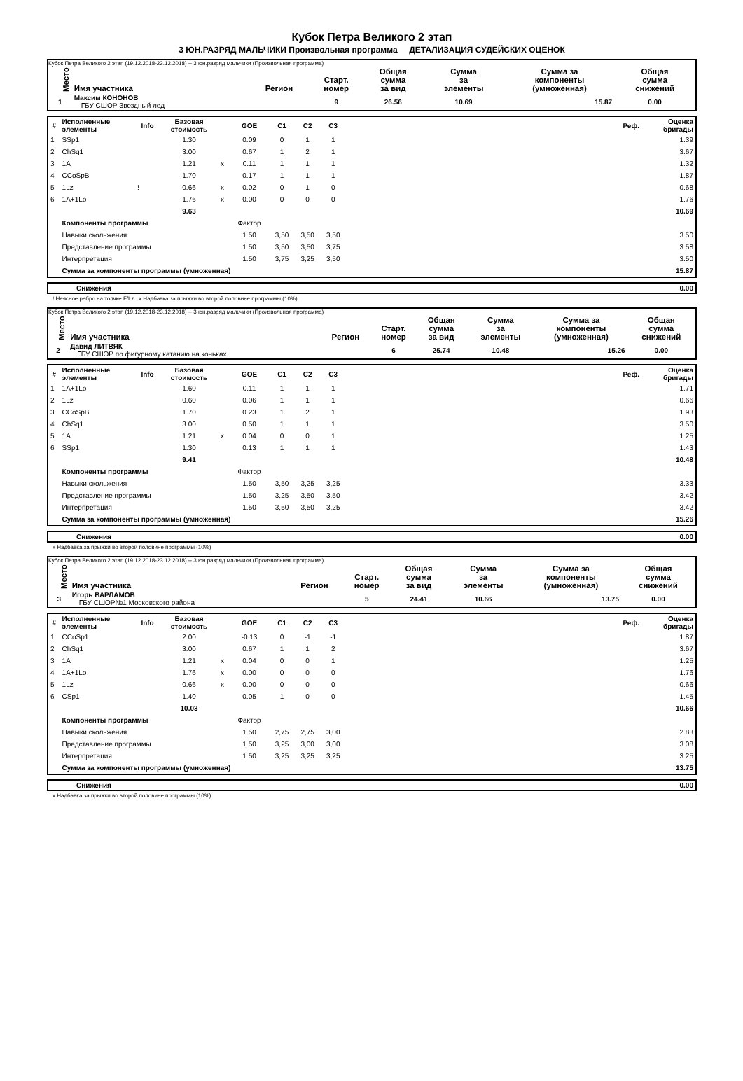Кубок Петра Великого 2 этап
3 ЮН.РАЗРЯД МАЛЬЧИКИ Произвольная программа ДЕТАЛИЗАЦИЯ СУДЕЙСКИХ ОЦЕНОК
Кубок Петра Великого 2 этап (19.12.2018-23.12.2018) -- 3 юн.разряд мальчики (Произвольная программа)
| Место | Имя участника | Регион | Старт. номер | Общая сумма за вид | Сумма за элементы | Сумма за компоненты (умноженная) | Общая сумма снижений |
| --- | --- | --- | --- | --- | --- | --- | --- |
| 1 | Максим КОНОНОВ ГБУ СШОР Звездный лед | | 9 | 26.56 | 10.69 | 15.87 | 0.00 |
| # | Исполненные элементы | Info | Базовая стоимость | | GOE | C1 | C2 | C3 | | Реф. | Оценка бригады |
| --- | --- | --- | --- | --- | --- | --- | --- | --- | --- | --- | --- |
| 1 | SSp1 | | 1.30 | | 0.09 | 0 | 1 | 1 | | | 1.39 |
| 2 | ChSq1 | | 3.00 | | 0.67 | 1 | 2 | 1 | | | 3.67 |
| 3 | 1A | | 1.21 | x | 0.11 | 1 | 1 | 1 | | | 1.32 |
| 4 | CCoSpB | | 1.70 | | 0.17 | 1 | 1 | 1 | | | 1.87 |
| 5 | 1Lz | ! | 0.66 | x | 0.02 | 0 | 1 | 0 | | | 0.68 |
| 6 | 1A+1Lo | | 1.76 | x | 0.00 | 0 | 0 | 0 | | | 1.76 |
| | | | 9.63 | | | | | | | | 10.69 |
| | Компоненты программы | | | | Фактор | | | | | | |
| | Навыки скольжения | | | | 1.50 | 3,50 | 3,50 | 3,50 | | | 3.50 |
| | Представление программы | | | | 1.50 | 3,50 | 3,50 | 3,75 | | | 3.58 |
| | Интерпретация | | | | 1.50 | 3,75 | 3,25 | 3,50 | | | 3.50 |
| | Сумма за компоненты программы (умноженная) | | | | | | | | | | 15.87 |
| Снижения | 0.00 |
! Неясное ребро на толчке F/Lz x Надбавка за прыжки во второй половине программы (10%)
Кубок Петра Великого 2 этап (19.12.2018-23.12.2018) -- 3 юн.разряд мальчики (Произвольная программа)
| Место | Имя участника | Регион | Старт. номер | Общая сумма за вид | Сумма за элементы | Сумма за компоненты (умноженная) | Общая сумма снижений |
| --- | --- | --- | --- | --- | --- | --- | --- |
| 2 | Давид ЛИТВЯК ГБУ СШОР по фигурному катанию на коньках | | 6 | 25.74 | 10.48 | 15.26 | 0.00 |
| # | Исполненные элементы | Info | Базовая стоимость | | GOE | C1 | C2 | C3 | | Реф. | Оценка бригады |
| --- | --- | --- | --- | --- | --- | --- | --- | --- | --- | --- | --- |
| 1 | 1A+1Lo | | 1.60 | | 0.11 | 1 | 1 | 1 | | | 1.71 |
| 2 | 1Lz | | 0.60 | | 0.06 | 1 | 1 | 1 | | | 0.66 |
| 3 | CCoSpB | | 1.70 | | 0.23 | 1 | 2 | 1 | | | 1.93 |
| 4 | ChSq1 | | 3.00 | | 0.50 | 1 | 1 | 1 | | | 3.50 |
| 5 | 1A | | 1.21 | x | 0.04 | 0 | 0 | 1 | | | 1.25 |
| 6 | SSp1 | | 1.30 | | 0.13 | 1 | 1 | 1 | | | 1.43 |
| | | | 9.41 | | | | | | | | 10.48 |
| | Компоненты программы | | | | Фактор | | | | | | |
| | Навыки скольжения | | | | 1.50 | 3,50 | 3,25 | 3,25 | | | 3.33 |
| | Представление программы | | | | 1.50 | 3,25 | 3,50 | 3,50 | | | 3.42 |
| | Интерпретация | | | | 1.50 | 3,50 | 3,50 | 3,25 | | | 3.42 |
| | Сумма за компоненты программы (умноженная) | | | | | | | | | | 15.26 |
| Снижения | 0.00 |
x Надбавка за прыжки во второй половине программы (10%)
Кубок Петра Великого 2 этап (19.12.2018-23.12.2018) -- 3 юн.разряд мальчики (Произвольная программа)
| Место | Имя участника | Регион | Старт. номер | Общая сумма за вид | Сумма за элементы | Сумма за компоненты (умноженная) | Общая сумма снижений |
| --- | --- | --- | --- | --- | --- | --- | --- |
| 3 | Игорь ВАРЛАМОВ ГБУ СШОР№1 Московского района | | 5 | 24.41 | 10.66 | 13.75 | 0.00 |
| # | Исполненные элементы | Info | Базовая стоимость | | GOE | C1 | C2 | C3 | | Реф. | Оценка бригады |
| --- | --- | --- | --- | --- | --- | --- | --- | --- | --- | --- | --- |
| 1 | CCoSp1 | | 2.00 | | -0.13 | 0 | -1 | -1 | | | 1.87 |
| 2 | ChSq1 | | 3.00 | | 0.67 | 1 | 1 | 2 | | | 3.67 |
| 3 | 1A | | 1.21 | x | 0.04 | 0 | 0 | 1 | | | 1.25 |
| 4 | 1A+1Lo | | 1.76 | x | 0.00 | 0 | 0 | 0 | | | 1.76 |
| 5 | 1Lz | | 0.66 | x | 0.00 | 0 | 0 | 0 | | | 0.66 |
| 6 | CSp1 | | 1.40 | | 0.05 | 1 | 0 | 0 | | | 1.45 |
| | | | 10.03 | | | | | | | | 10.66 |
| | Компоненты программы | | | | Фактор | | | | | | |
| | Навыки скольжения | | | | 1.50 | 2,75 | 2,75 | 3,00 | | | 2.83 |
| | Представление программы | | | | 1.50 | 3,25 | 3,00 | 3,00 | | | 3.08 |
| | Интерпретация | | | | 1.50 | 3,25 | 3,25 | 3,25 | | | 3.25 |
| | Сумма за компоненты программы (умноженная) | | | | | | | | | | 13.75 |
| Снижения | 0.00 |
x Надбавка за прыжки во второй половине программы (10%)